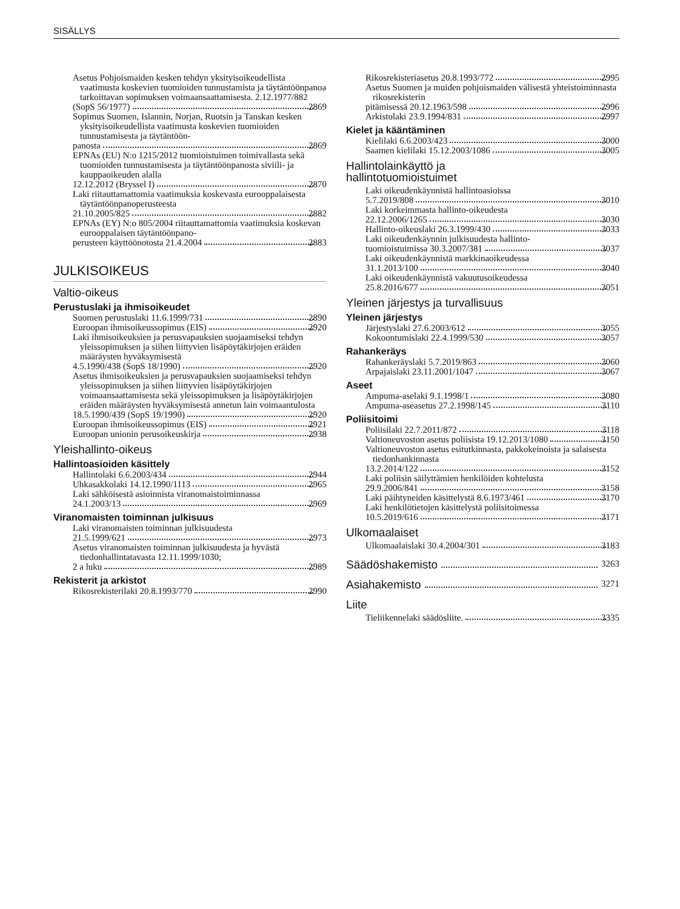SISÄLLYS
Asetus Pohjoismaiden kesken tehdyn yksityisoikeudellista vaatimusta koskevien tuomioiden tunnustamista ja täytäntöönpanoa tarkoittavan sopimuksen voimaansaattamisesta. 2.12.1977/882
(SopS 56/1977) 2869
Sopimus Suomen, Islannin, Norjan, Ruotsin ja Tanskan kesken yksityisoikeudellista vaatimusta koskevien tuomioiden tunnustamisesta ja täytäntöön-
panosta 2869
EPNAs (EU) N:o 1215/2012 tuomioistuimen toimivallasta sekä tuomioiden tunnustamisesta ja täytäntöönpanosta siviili- ja kauppaoikeuden alalla
12.12.2012 (Bryssel I) 2870
Laki riitauttamattomia vaatimuksia koskevasta eurooppalaisesta täytäntöönpanoperusteesta
21.10.2005/825 2882
EPNAs (EY) N:o 805/2004 riitauttamattomia vaatimuksia koskevan eurooppalaisen täytäntöönpano-
perusteen käyttöönotosta 21.4.2004 2883
JULKISOIKEUS
Valtio-oikeus
Perustuslaki ja ihmisoikeudet
Suomen perustuslaki 11.6.1999/731 2890
Euroopan ihmisoikeussopimus (EIS) 2920
Laki ihmisoikeuksien ja perusvapauksien suojaamiseksi tehdyn yleissopimuksen ja siihen liittyvien lisäpöytäkirjojen eräiden määräysten hyväksymisestä
4.5.1990/438 (SopS 18/1990) 2920
Asetus ihmisoikeuksien ja perusvapauksien suojaamiseksi tehdyn yleissopimuksen ja siihen liittyvien lisäpöytäkirjojen voimaansaattamisesta sekä yleissopimuksen ja lisäpöytäkirjojen eräiden määräysten hyväksymisestä annetun lain voimaantulosta
18.5.1990/439 (SopS 19/1990) 2920
Euroopan ihmisoikeussopimus (EIS) 2921
Euroopan unionin perusoikeuskirja 2938
Yleishallinto-oikeus
Hallintoasioiden käsittely
Hallintolaki 6.6.2003/434 2944
Uhkasakkolaki 14.12.1990/1113 2965
Laki sähköisestä asioinnista viranomaistoiminnassa
24.1.2003/13 2969
Viranomaisten toiminnan julkisuus
Laki viranomaisten toiminnan julkisuudesta
21.5.1999/621 2973
Asetus viranomaisten toiminnan julkisuudesta ja hyvästä tiedonhallintatavasta 12.11.1999/1030;
2 a luku 2989
Rekisterit ja arkistot
Rikosrekisterilaki 20.8.1993/770 2990
Rikosrekisteriasetus 20.8.1993/772 2995
Asetus Suomen ja muiden pohjoismaiden välisestä yhteistoiminnasta rikosrekisterin
pitämisessä 20.12.1963/598 2996
Arkistolaki 23.9.1994/831 2997
Kielet ja kääntäminen
Kielilaki 6.6.2003/423 3000
Saamen kielilaki 15.12.2003/1086 3005
Hallintolainkäyttö ja
hallintotuomioistuimet
Laki oikeudenkäynnistä hallintoasioissa
5.7.2019/808 3010
Laki korkeimmasta hallinto-oikeudesta
22.12.2006/1265 3030
Hallinto-oikeuslaki 26.3.1999/430 3033
Laki oikeudenkäynnin julkisuudesta hallinto-
tuomioistuimissa 30.3.2007/381 3037
Laki oikeudenkäynnistä markkinaoikeudessa
31.1.2013/100 3040
Laki oikeudenkäynnistä vakuutusoikeudessa
25.8.2016/677 3051
Yleinen järjestys ja turvallisuus
Yleinen järjestys
Järjestyslaki 27.6.2003/612 3055
Kokoontumislaki 22.4.1999/530 3057
Rahankeräys
Rahankeräyslaki 5.7.2019/863 3060
Arpajaislaki 23.11.2001/1047 3067
Aseet
Ampuma-aselaki 9.1.1998/1 3080
Ampuma-aseasetus 27.2.1998/145 3110
Poliisitoimi
Poliisilaki 22.7.2011/872 3118
Valtioneuvoston asetus poliisista 19.12.2013/1080 3150
Valtioneuvoston asetus esitutkinnasta, pakkokeinoista ja salaisesta tiedonhankinnasta
13.2.2014/122 3152
Laki poliisin säilyttämien henkilöiden kohtelusta
29.9.2006/841 3158
Laki päihtyneiden käsittelystä 8.6.1973/461 3170
Laki henkilötietojen käsittelystä poliisitoimessa
10.5.2019/616 3171
Ulkomaalaiset
Ulkomaalaislaki 30.4.2004/301 3183
Säädöshakemisto 3263
Asiahakemisto 3271
Liite
Tieliikennelaki säädösliite. 3335